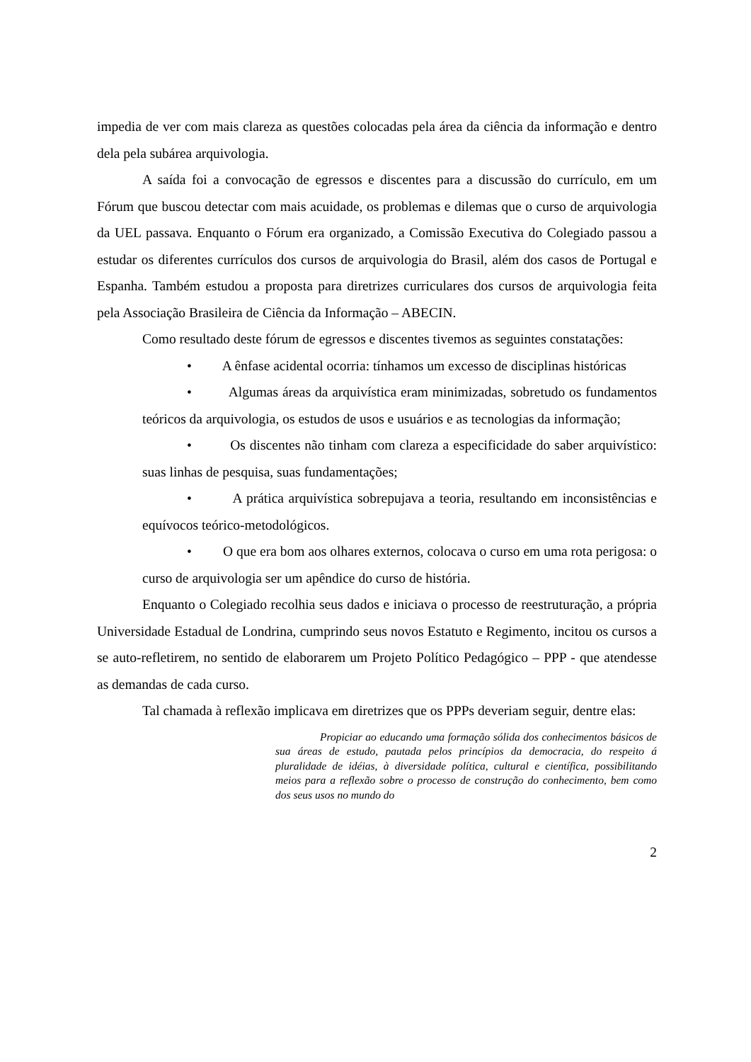impedia de ver com mais clareza as questões colocadas pela área da ciência da informação e dentro dela pela subárea arquivologia.
A saída foi a convocação de egressos e discentes para a discussão do currículo, em um Fórum que buscou detectar com mais acuidade, os problemas e dilemas que o curso de arquivologia da UEL passava. Enquanto o Fórum era organizado, a Comissão Executiva do Colegiado passou a estudar os diferentes currículos dos cursos de arquivologia do Brasil, além dos casos de Portugal e Espanha. Também estudou a proposta para diretrizes curriculares dos cursos de arquivologia feita pela Associação Brasileira de Ciência da Informação – ABECIN.
Como resultado deste fórum de egressos e discentes tivemos as seguintes constatações:
• A ênfase acidental ocorria: tínhamos um excesso de disciplinas históricas
• Algumas áreas da arquivística eram minimizadas, sobretudo os fundamentos teóricos da arquivologia, os estudos de usos e usuários e as tecnologias da informação;
• Os discentes não tinham com clareza a especificidade do saber arquivístico: suas linhas de pesquisa, suas fundamentações;
• A prática arquivística sobrepujava a teoria, resultando em inconsistências e equívocos teórico-metodológicos.
• O que era bom aos olhares externos, colocava o curso em uma rota perigosa: o curso de arquivologia ser um apêndice do curso de história.
Enquanto o Colegiado recolhia seus dados e iniciava o processo de reestruturação, a própria Universidade Estadual de Londrina, cumprindo seus novos Estatuto e Regimento, incitou os cursos a se auto-refletirem, no sentido de elaborarem um Projeto Político Pedagógico – PPP - que atendesse as demandas de cada curso.
Tal chamada à reflexão implicava em diretrizes que os PPPs deveriam seguir, dentre elas:
Propiciar ao educando uma formação sólida dos conhecimentos básicos de sua áreas de estudo, pautada pelos princípios da democracia, do respeito á pluralidade de idéias, à diversidade política, cultural e científica, possibilitando meios para a reflexão sobre o processo de construção do conhecimento, bem como dos seus usos no mundo do
2